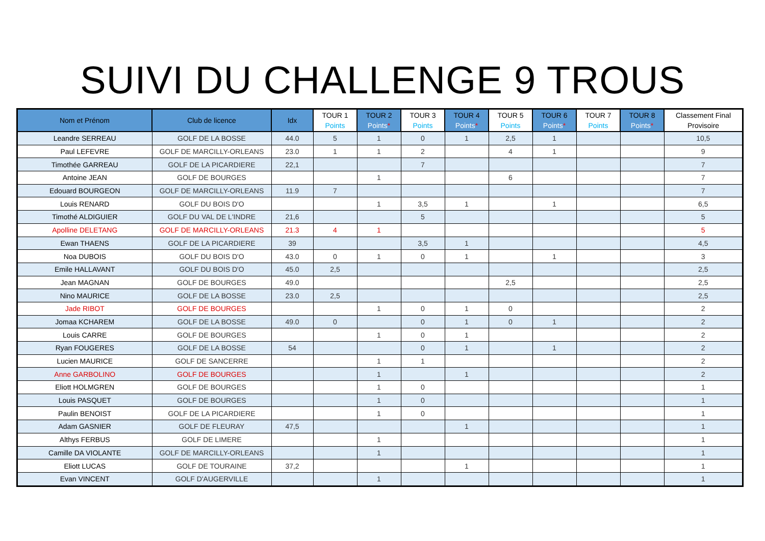SUIVI DU CHALLENGE 9 TROUS
| Nom et Prénom | Club de licence | Idx | TOUR 1 Points | TOUR 2 Points * | TOUR 3 Points | TOUR 4 Points * | TOUR 5 Points | TOUR 6 Points * | TOUR 7 Points | TOUR 8 Points * | Classement Final Provisoire |
| --- | --- | --- | --- | --- | --- | --- | --- | --- | --- | --- | --- |
| Leandre SERREAU | GOLF DE LA BOSSE | 44.0 | 5 | 1 | 0 | 1 | 2,5 | 1 | | | 10,5 |
| Paul LEFEVRE | GOLF DE MARCILLY-ORLEANS | 23.0 | 1 | 1 | 2 | | 4 | 1 | | | 9 |
| Timothée GARREAU | GOLF DE LA PICARDIERE | 22,1 | | | 7 | | | | | | 7 |
| Antoine JEAN | GOLF DE BOURGES | | | 1 | | | 6 | | | | 7 |
| Edouard BOURGEON | GOLF DE MARCILLY-ORLEANS | 11.9 | 7 | | | | | | | | 7 |
| Louis RENARD | GOLF DU BOIS D'O | | | 1 | 3,5 | 1 | | 1 | | | 6,5 |
| Timothé ALDIGUIER | GOLF DU VAL DE L'INDRE | 21,6 | | | 5 | | | | | | 5 |
| Apolline DELETANG | GOLF DE MARCILLY-ORLEANS | 21.3 | 4 | 1 | | | | | | | 5 |
| Ewan THAENS | GOLF DE LA PICARDIERE | 39 | | | 3,5 | 1 | | | | | 4,5 |
| Noa DUBOIS | GOLF DU BOIS D'O | 43.0 | 0 | 1 | 0 | 1 | | 1 | | | 3 |
| Emile HALLAVANT | GOLF DU BOIS D'O | 45.0 | 2,5 | | | | | | | | 2,5 |
| Jean MAGNAN | GOLF DE BOURGES | 49.0 | | | | | 2,5 | | | | 2,5 |
| Nino MAURICE | GOLF DE LA BOSSE | 23.0 | 2,5 | | | | | | | | 2,5 |
| Jade RIBOT | GOLF DE BOURGES | | | 1 | 0 | 1 | 0 | | | | 2 |
| Jomaa KCHAREM | GOLF DE LA BOSSE | 49.0 | 0 | | 0 | 1 | 0 | 1 | | | 2 |
| Louis CARRE | GOLF DE BOURGES | | | 1 | 0 | 1 | | | | | 2 |
| Ryan FOUGERES | GOLF DE LA BOSSE | 54 | | | 0 | 1 | | 1 | | | 2 |
| Lucien MAURICE | GOLF DE SANCERRE | | | 1 | 1 | | | | | | 2 |
| Anne GARBOLINO | GOLF DE BOURGES | | | 1 | | 1 | | | | | 2 |
| Eliott HOLMGREN | GOLF DE BOURGES | | | 1 | 0 | | | | | | 1 |
| Louis PASQUET | GOLF DE BOURGES | | | 1 | 0 | | | | | | 1 |
| Paulin BENOIST | GOLF DE LA PICARDIERE | | | 1 | 0 | | | | | | 1 |
| Adam GASNIER | GOLF DE FLEURAY | 47,5 | | | | 1 | | | | | 1 |
| Althys FERBUS | GOLF DE LIMERE | | | 1 | | | | | | | 1 |
| Camille DA VIOLANTE | GOLF DE MARCILLY-ORLEANS | | | 1 | | | | | | | 1 |
| Eliott LUCAS | GOLF DE TOURAINE | 37,2 | | | | 1 | | | | | 1 |
| Evan VINCENT | GOLF D'AUGERVILLE | | | 1 | | | | | | | 1 |